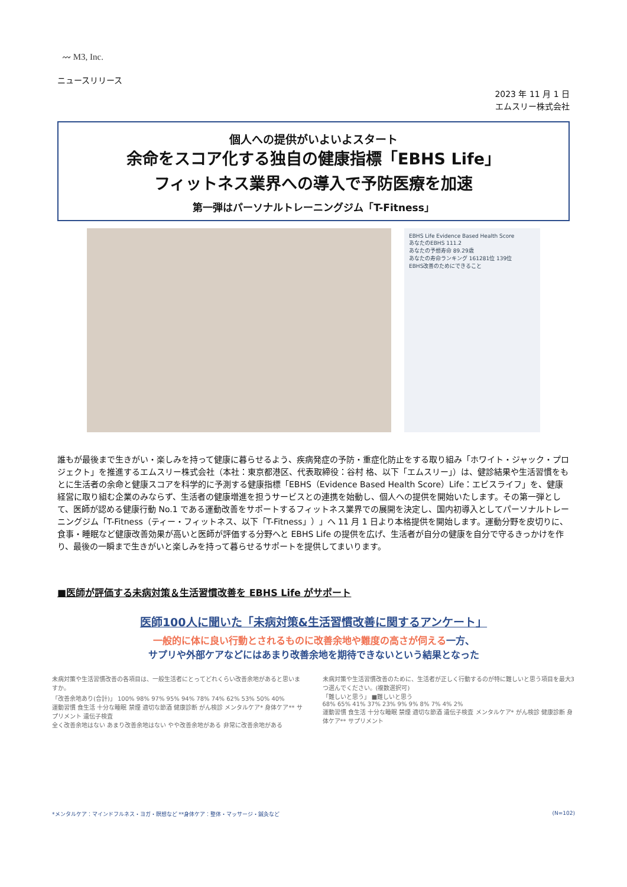〰 M3, Inc.
ニュースリリース
2023 年 11 月 1 日
エムスリー株式会社
個人への提供がいよいよスタート
余命をスコア化する独自の健康指標「EBHS Life」
フィットネス業界への導入で予防医療を加速
第一弾はパーソナルトレーニングジム「T-Fitness」
EBHS Life Evidence Based Health Score
あなたのEBHS 111.2
あなたの予想寿命 89.29歳
あなたの寿命ランキング 161281位 139位
EBHS改善のためにできること
誰もが最後まで生きがい・楽しみを持って健康に暮らせるよう、疾病発症の予防・重症化防止をする取り組み「ホワイト・ジャック・プロジェクト」を推進するエムスリー株式会社（本社：東京都港区、代表取締役：谷村 格、以下「エムスリー」）は、健診結果や生活習慣をもとに生活者の余命と健康スコアを科学的に予測する健康指標「EBHS（Evidence Based Health Score）Life：エビスライフ」を、健康経営に取り組む企業のみならず、生活者の健康増進を担うサービスとの連携を始動し、個人への提供を開始いたします。その第一弾として、医師が認める健康行動 No.1 である運動改善をサポートするフィットネス業界での展開を決定し、国内初導入としてパーソナルトレーニングジム「T-Fitness（ティー・フィットネス、以下「T-Fitness」）」へ 11 月 1 日より本格提供を開始します。運動分野を皮切りに、食事・睡眠など健康改善効果が高いと医師が評価する分野へと EBHS Life の提供を広げ、生活者が自分の健康を自分で守るきっかけを作り、最後の一瞬まで生きがいと楽しみを持って暮らせるサポートを提供してまいります。
■医師が評価する未病対策＆生活習慣改善を EBHS Life がサポート
医師100人に聞いた「未病対策&生活習慣改善に関するアンケート」
一般的に体に良い行動とされるものに改善余地や難度の高さが伺える一方、
サプリや外部ケアなどにはあまり改善余地を期待できないという結果となった
未病対策や生活習慣改善の各項目は、一般生活者にとってどれくらい改善余地があると思いますか。
「改善余地あり(合計)」 100% 98% 97% 95% 94% 78% 74% 62% 53% 50% 40%
運動習慣 食生活 十分な睡眠 禁煙 適切な節酒 健康診断 がん検診 メンタルケア* 身体ケア** サプリメント 遺伝子検査
全く改善余地はない あまり改善余地はない やや改善余地がある 非常に改善余地がある
未病対策や生活習慣改善のために、生活者が正しく行動するのが特に難しいと思う項目を最大3つ選んでください。(複数選択可)
「難しいと思う」 ■難しいと思う
68% 65% 41% 37% 23% 9% 9% 8% 7% 4% 2%
運動習慣 食生活 十分な睡眠 禁煙 適切な節酒 遺伝子検査 メンタルケア* がん検診 健康診断 身体ケア** サプリメント
*メンタルケア：マインドフルネス・ヨガ・瞑想など **身体ケア：整体・マッサージ・鍼灸など (N=102)